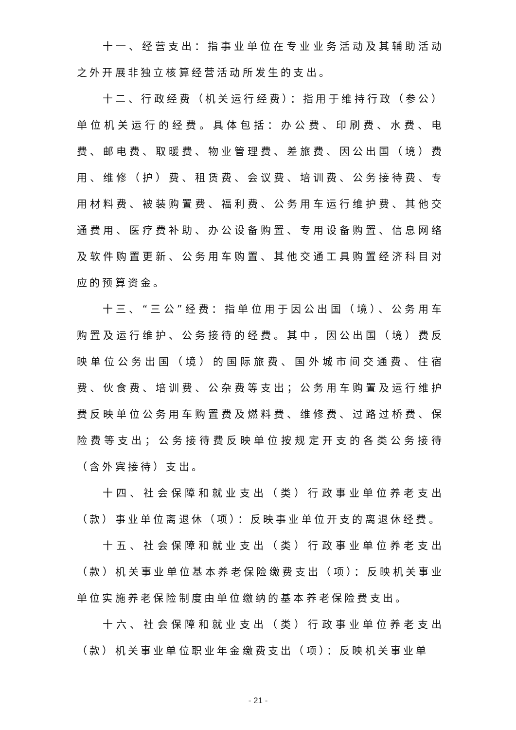十一、经营支出：指事业单位在专业业务活动及其辅助活动之外开展非独立核算经营活动所发生的支出。
十二、行政经费（机关运行经费）：指用于维持行政（参公）单位机关运行的经费。具体包括：办公费、印刷费、水费、电费、邮电费、取暖费、物业管理费、差旅费、因公出国（境）费用、维修（护）费、租赁费、会议费、培训费、公务接待费、专用材料费、被装购置费、福利费、公务用车运行维护费、其他交通费用、医疗费补助、办公设备购置、专用设备购置、信息网络及软件购置更新、公务用车购置、其他交通工具购置经济科目对应的预算资金。
十三、“三公”经费：指单位用于因公出国（境）、公务用车购置及运行维护、公务接待的经费。其中，因公出国（境）费反映单位公务出国（境）的国际旅费、国外城市间交通费、住宿费、伙食费、培训费、公杂费等支出；公务用车购置及运行维护费反映单位公务用车购置费及燃料费、维修费、过路过桥费、保险费等支出；公务接待费反映单位按规定开支的各类公务接待（含外宾接待）支出。
十四、社会保障和就业支出（类）行政事业单位养老支出（款）事业单位离退休（项）：反映事业单位开支的离退休经费。
十五、社会保障和就业支出（类）行政事业单位养老支出（款）机关事业单位基本养老保险缴费支出（项）：反映机关事业单位实施养老保险制度由单位缴纳的基本养老保险费支出。
十六、社会保障和就业支出（类）行政事业单位养老支出（款）机关事业单位职业年金缴费支出（项）：反映机关事业单
- 21 -